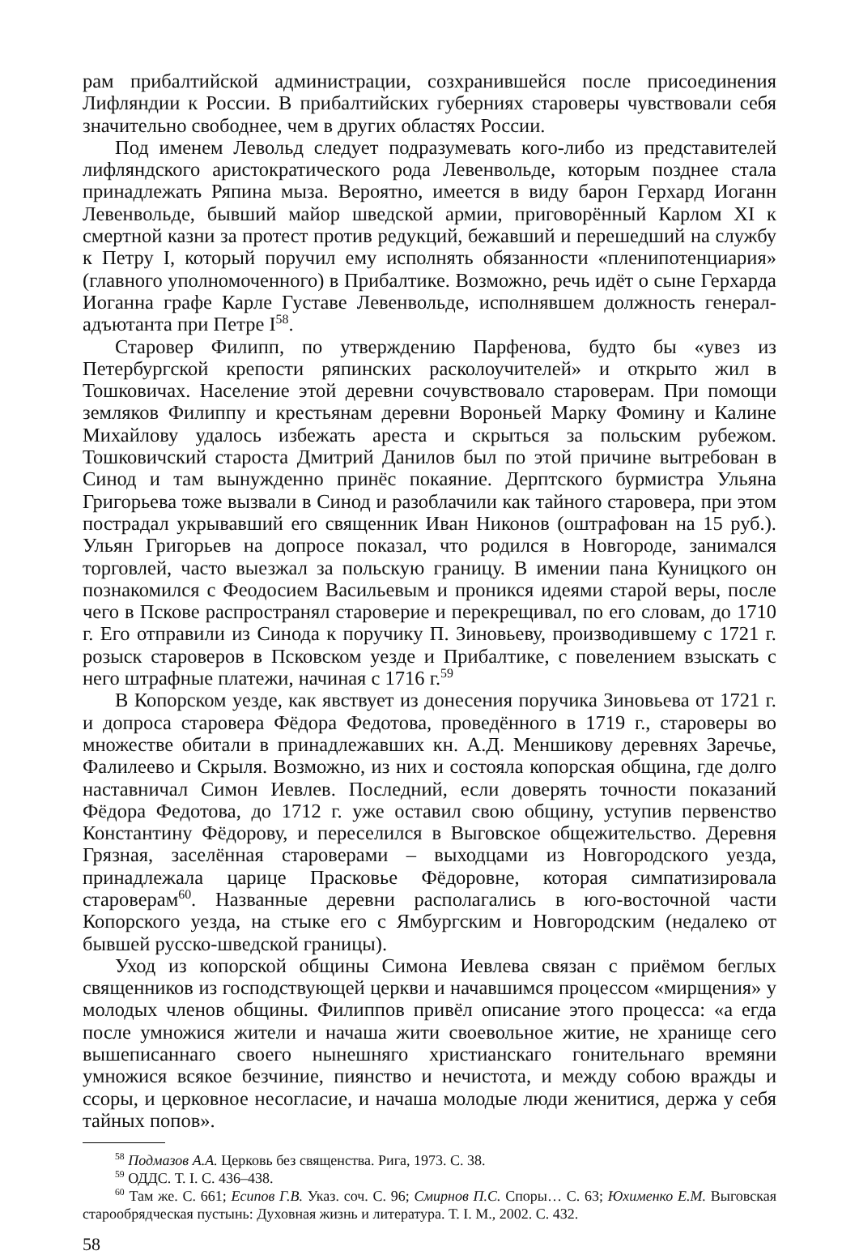рам прибалтийской администрации, созхранившейся после присоединения Лифляндии к России. В прибалтийских губерниях староверы чувствовали себя значительно свободнее, чем в других областях России.
Под именем Левольд следует подразумевать кого-либо из представителей лифляндского аристократического рода Левенвольде, которым позднее стала принадлежать Ряпина мыза. Вероятно, имеется в виду барон Герхард Иоганн Левенвольде, бывший майор шведской армии, приговорённый Карлом XI к смертной казни за протест против редукций, бежавший и перешедший на службу к Петру I, который поручил ему исполнять обязанности «пленипотенциария» (главного уполномоченного) в Прибалтике. Возможно, речь идёт о сыне Герхарда Иоганна графе Карле Густаве Левенвольде, исполнявшем должность генерал-адъютанта при Петре I<sup>58</sup>.
Старовер Филипп, по утверждению Парфенова, будто бы «увез из Петербургской крепости ряпинских расколоучителей» и открыто жил в Тошковичах. Население этой деревни сочувствовало староверам. При помощи земляков Филиппу и крестьянам деревни Вороньей Марку Фомину и Калине Михайлову удалось избежать ареста и скрыться за польским рубежом. Тошковичский староста Дмитрий Данилов был по этой причине вытребован в Синод и там вынужденно принёс покаяние. Дерптского бурмистра Ульяна Григорьева тоже вызвали в Синод и разоблачили как тайного старовера, при этом пострадал укрывавший его священник Иван Никонов (оштрафован на 15 руб.). Ульян Григорьев на допросе показал, что родился в Новгороде, занимался торговлей, часто выезжал за польскую границу. В имении пана Куницкого он познакомился с Феодосием Васильевым и проникся идеями старой веры, после чего в Пскове распространял староверие и перекрещивал, по его словам, до 1710 г. Его отправили из Синода к поручику П. Зиновьеву, производившему с 1721 г. розыск староверов в Псковском уезде и Прибалтике, с повелением взыскать с него штрафные платежи, начиная с 1716 г.<sup>59</sup>
В Копорском уезде, как явствует из донесения поручика Зиновьева от 1721 г. и допроса старовера Фёдора Федотова, проведённого в 1719 г., староверы во множестве обитали в принадлежавших кн. А.Д. Меншикову деревнях Заречье, Фалилеево и Скрыля. Возможно, из них и состояла копорская община, где долго наставничал Симон Иевлев. Последний, если доверять точности показаний Фёдора Федотова, до 1712 г. уже оставил свою общину, уступив первенство Константину Фёдорову, и переселился в Выговское общежительство. Деревня Грязная, заселённая староверами – выходцами из Новгородского уезда, принадлежала царице Прасковье Фёдоровне, которая симпатизировала староверам<sup>60</sup>. Названные деревни располагались в юго-восточной части Копорского уезда, на стыке его с Ямбургским и Новгородским (недалеко от бывшей русско-шведской границы).
Уход из копорской общины Симона Иевлева связан с приёмом беглых священников из господствующей церкви и начавшимся процессом «мирщения» у молодых членов общины. Филиппов привёл описание этого процесса: «а егда после умножися жители и начаша жити своевольное житие, не хранище сего вышеписаннаго своего нынешняго христианскаго гонительнаго времяни умножися всякое безчиние, пиянство и нечистота, и между собою вражды и ссоры, и церковное несогласие, и начаша молодые люди женитися, держа у себя тайных попов».
<sup>58</sup> Подмазов А.А. Церковь без священства. Рига, 1973. С. 38.
<sup>59</sup> ОДДС. Т. I. С. 436–438.
<sup>60</sup> Там же. С. 661; Есипов Г.В. Указ. соч. С. 96; Смирнов П.С. Споры… С. 63; Юхименко Е.М. Выговская старообрядческая пустынь: Духовная жизнь и литература. Т. I. М., 2002. С. 432.
58